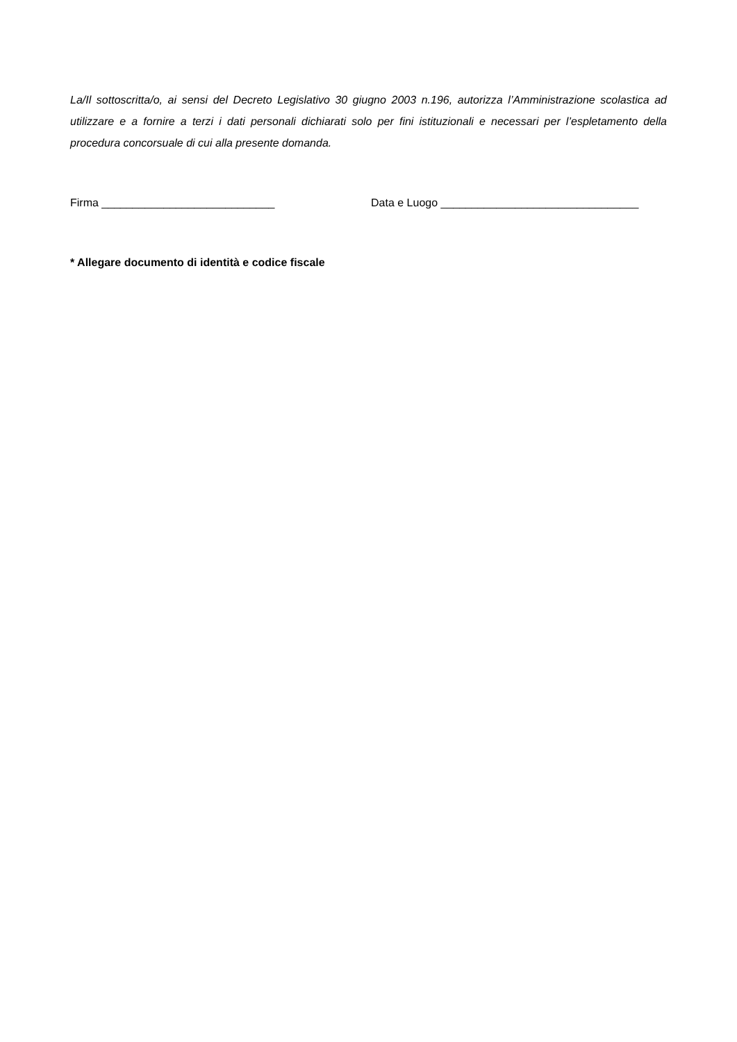La/Il sottoscritta/o, ai sensi del Decreto Legislativo 30 giugno 2003 n.196, autorizza l’Amministrazione scolastica ad utilizzare e a fornire a terzi i dati personali dichiarati solo per fini istituzionali e necessari per l’espletamento della procedura concorsuale di cui alla presente domanda.
Firma ____________________________ Data e Luogo ________________________________
* Allegare documento di identità e codice fiscale